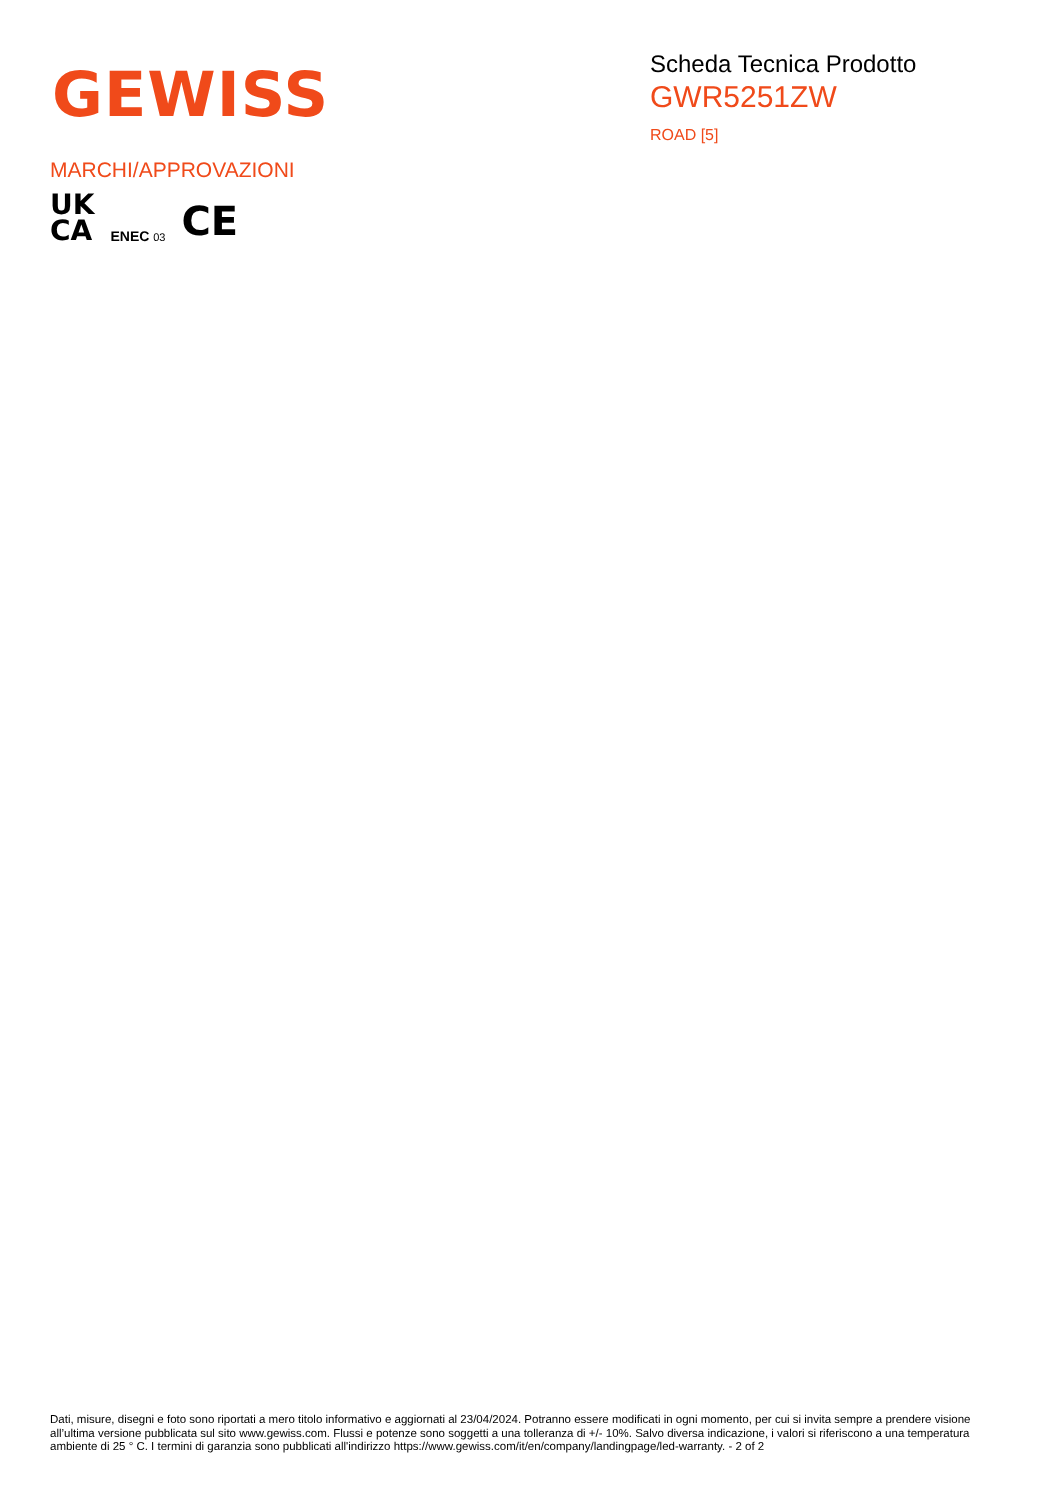GEWISS
Scheda Tecnica Prodotto
GWR5251ZW
ROAD [5]
MARCHI/APPROVAZIONI
UK
CA
ENEC 03
CE
Dati, misure, disegni e foto sono riportati a mero titolo informativo e aggiornati al 23/04/2024. Potranno essere modificati in ogni momento, per cui si invita sempre a prendere visione all’ultima versione pubblicata sul sito www.gewiss.com. Flussi e potenze sono soggetti a una tolleranza di +/- 10%. Salvo diversa indicazione, i valori si riferiscono a una temperatura ambiente di 25 ° C. I termini di garanzia sono pubblicati all'indirizzo https://www.gewiss.com/it/en/company/landingpage/led-warranty. - 2 of 2